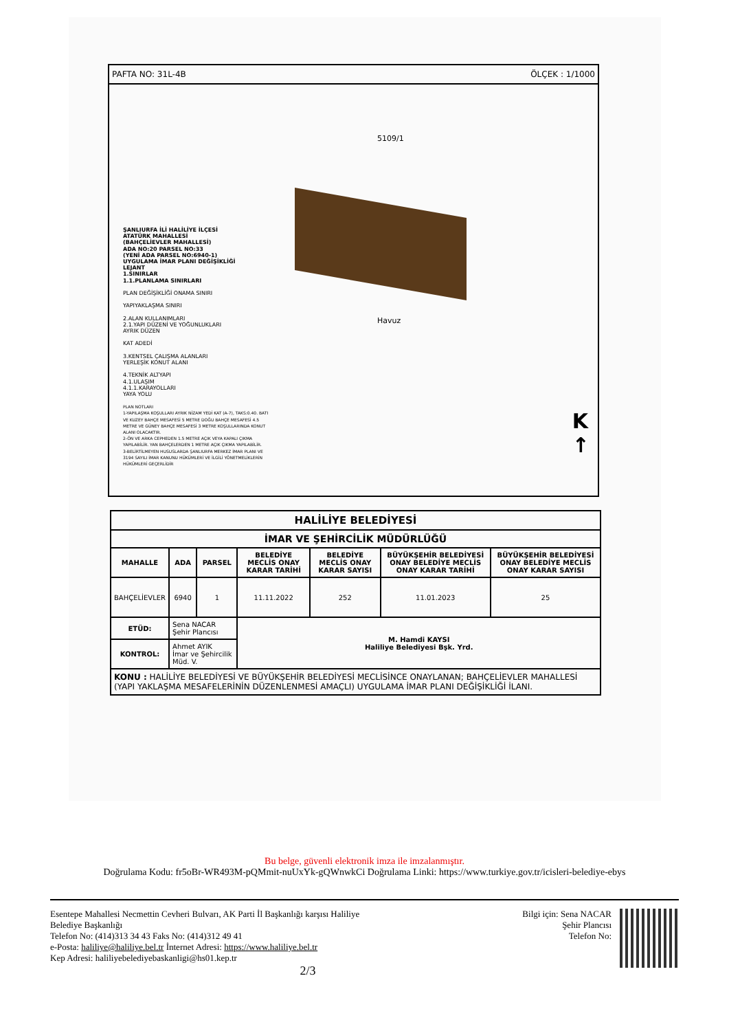PAFTA NO: 31L-4B ÖLÇEK : 1/1000
5109/1
Havuz
ŞANLIURFA İLİ HALİLİYE İLÇESİ
ATATÜRK MAHALLESİ
(BAHÇELİEVLER MAHALLESİ)
ADA NO:20 PARSEL NO:33
(YENİ ADA PARSEL NO:6940-1)
UYGULAMA İMAR PLANI DEĞİŞİKLİĞİ
LEJANT
1.SINIRLAR
1.1.PLANLAMA SINIRLARI
PLAN DEĞİŞİKLİĞİ ONAMA SINIRI
YAPIYAKLAŞMA SINIRI
2.ALAN KULLANIMLARI
2.1.YAPI DÜZENİ VE YOĞUNLUKLARI
AYRIK DÜZEN
KAT ADEDİ
3.KENTSEL ÇALIŞMA ALANLARI
YERLEŞİK KONUT ALANI
4.TEKNİK ALTYAPI
4.1.ULAŞIM
4.1.1.KARAYOLLARI
YAYA YOLU
PLAN NOTLARI
1-YAPILAŞMA KOŞULLARI AYRIK NİZAM YEDİ KAT (A-7), TAKS:0.40. BATI VE KUZEY BAHÇE MESAFESİ 5 METRE DOĞU BAHÇE MESAFESİ 4.5 METRE VE GÜNEY BAHÇE MESAFESİ 3 METRE KOŞULLARINDA KONUT ALANI OLACAKTIR.
2-ÖN VE ARKA CEPHEDEN 1.5 METRE AÇIK VEYA KAPALI ÇIKMA YAPILABİLİR. YAN BAHÇELERDEN 1 METRE AÇIK ÇIKMA YAPILABİLİR.
3-BELİRTİLMEYEN HUSUSLARDA ŞANLIURFA MERKEZ İMAR PLANI VE 3194 SAYILI İMAR KANUNU HÜKÜMLERİ VE İLGİLİ YÖNETMELİKLERİN HÜKÜMLERİ GEÇERLİDİR
K
↑
| HALİLİYE BELEDİYESİ | | | | | | |
| --- | --- | --- | --- | --- | --- | --- |
| İMAR VE ŞEHİRCİLİK MÜDÜRLÜĞÜ | | | | | | |
| MAHALLE | ADA | PARSEL | BELEDİYE MECLİS ONAY KARAR TARİHİ | BELEDİYE MECLİS ONAY KARAR SAYISI | BÜYÜKŞEHİR BELEDİYESİ ONAY BELEDİYE MECLİS ONAY KARAR TARİHİ | BÜYÜKŞEHİR BELEDİYESİ ONAY BELEDİYE MECLİS ONAY KARAR SAYISI |
| BAHÇELİEVLER | 6940 | 1 | 11.11.2022 | 252 | 11.01.2023 | 25 |
| ETÜD: | Sena NACAR Şehir Plancısı | | M. Hamdi KAYSI Haliliye Belediyesi Bşk. Yrd. | | | |
| KONTROL: | Ahmet AYIK İmar ve Şehircilik Müd. V. | | | | | |
| KONU : HALİLİYE BELEDİYESİ VE BÜYÜKŞEHİR BELEDİYESİ MECLİSİNCE ONAYLANAN; BAHÇELİEVLER MAHALLESİ (YAPI YAKLAŞMA MESAFELERİNİN DÜZENLENMESİ AMAÇLI) UYGULAMA İMAR PLANI DEĞİŞİKLİĞİ İLANI. | | | | | | |
Bu belge, güvenli elektronik imza ile imzalanmıştır.
Doğrulama Kodu: fr5oBr-WR493M-pQMmit-nuUxYk-gQWnwkCi Doğrulama Linki: https://www.turkiye.gov.tr/icisleri-belediye-ebys
Esentepe Mahallesi Necmettin Cevheri Bulvarı, AK Parti İl Başkanlığı karşısı Haliliye
Belediye Başkanlığı
Telefon No: (414)313 34 43 Faks No: (414)312 49 41
e-Posta: haliliye@haliliye.bel.tr İnternet Adresi: https://www.haliliye.bel.tr
Kep Adresi: haliliyebelediyebaskanligi@hs01.kep.tr
2/3
Bilgi için: Sena NACAR
Şehir Plancısı
Telefon No: